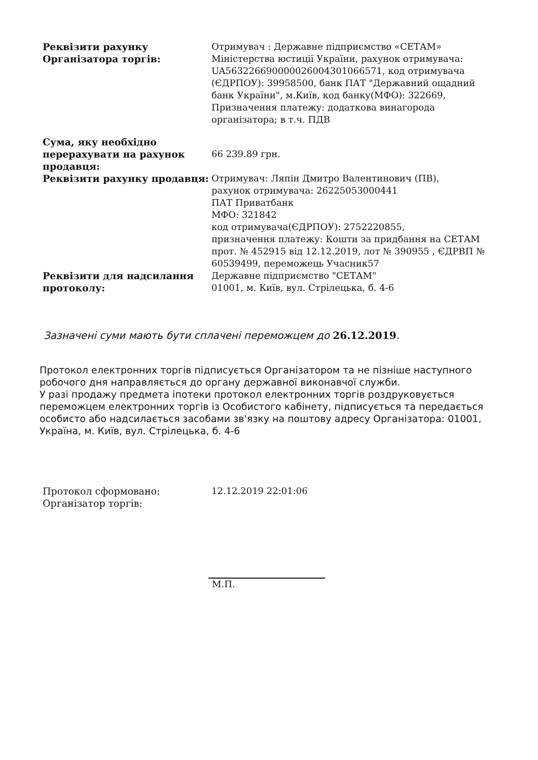| Реквізити рахунку Організатора торгів: | Отримувач : Державне підприємство «СЕТАМ» Міністерства юстиції України, рахунок отримувача: UA563226690000026004301066571, код отримувача (ЄДРПОУ): 39958500, банк ПАТ "Державний ощадний банк України", м.Київ, код банку(МФО): 322669, Призначення платежу: додаткова винагорода організатора; в т.ч. ПДВ |
| Сума, яку необхідно перерахувати на рахунок продавця: | 66 239.89 грн. |
| Реквізити рахунку продавця: | Отримувач: Ляпін Дмитро Валентинович (ПВ), рахунок отримувача: 26225053000441 ПАТ Приватбанк МФО: 321842 код отримувача(ЄДРПОУ): 2752220855, призначення платежу: Кошти за придбання на СЕТАМ прот. № 452915 від 12.12.2019, лот № 390955 , ЄДРВП № 60539499, переможець Учасник57 |
| Реквізити для надсилання протоколу: | Державне підприємство "СЕТАМ" 01001, м. Київ, вул. Стрілецька, б. 4-6 |
Зазначені суми мають бути сплачені переможцем до 26.12.2019.
Протокол електронних торгів підписується Організатором та не пізніше наступного робочого дня направляється до органу державної виконавчої служби.
У разі продажу предмета іпотеки протокол електронних торгів роздруковується переможцем електронних торгів із Особистого кабінету, підписується та передається особисто або надсилається засобами зв'язку на поштову адресу Організатора: 01001, Україна, м. Київ, вул. Стрілецька, б. 4-6
| Протокол сформовано: | 12.12.2019 22:01:06 |
| Організатор торгів: | |
М.П.